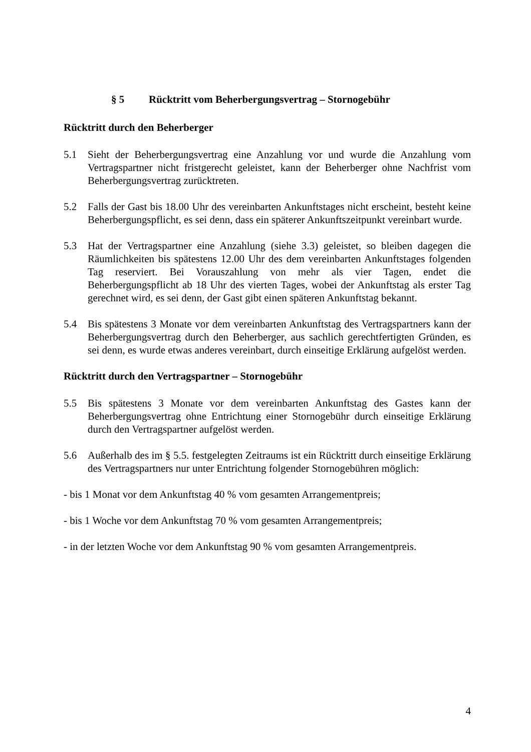§ 5 Rücktritt vom Beherbergungsvertrag – Stornogebühr
Rücktritt durch den Beherberger
5.1 Sieht der Beherbergungsvertrag eine Anzahlung vor und wurde die Anzahlung vom Vertragspartner nicht fristgerecht geleistet, kann der Beherberger ohne Nachfrist vom Beherbergungsvertrag zurücktreten.
5.2 Falls der Gast bis 18.00 Uhr des vereinbarten Ankunftstages nicht erscheint, besteht keine Beherbergungspflicht, es sei denn, dass ein späterer Ankunftszeitpunkt vereinbart wurde.
5.3 Hat der Vertragspartner eine Anzahlung (siehe 3.3) geleistet, so bleiben dagegen die Räumlichkeiten bis spätestens 12.00 Uhr des dem vereinbarten Ankunftstages folgenden Tag reserviert. Bei Vorauszahlung von mehr als vier Tagen, endet die Beherbergungspflicht ab 18 Uhr des vierten Tages, wobei der Ankunftstag als erster Tag gerechnet wird, es sei denn, der Gast gibt einen späteren Ankunftstag bekannt.
5.4 Bis spätestens 3 Monate vor dem vereinbarten Ankunftstag des Vertragspartners kann der Beherbergungsvertrag durch den Beherberger, aus sachlich gerechtfertigten Gründen, es sei denn, es wurde etwas anderes vereinbart, durch einseitige Erklärung aufgelöst werden.
Rücktritt durch den Vertragspartner – Stornogebühr
5.5 Bis spätestens 3 Monate vor dem vereinbarten Ankunftstag des Gastes kann der Beherbergungsvertrag ohne Entrichtung einer Stornogebühr durch einseitige Erklärung durch den Vertragspartner aufgelöst werden.
5.6 Außerhalb des im § 5.5. festgelegten Zeitraums ist ein Rücktritt durch einseitige Erklärung des Vertragspartners nur unter Entrichtung folgender Stornogebühren möglich:
- bis 1 Monat vor dem Ankunftstag 40 % vom gesamten Arrangementpreis;
- bis 1 Woche vor dem Ankunftstag 70 % vom gesamten Arrangementpreis;
- in der letzten Woche vor dem Ankunftstag 90 % vom gesamten Arrangementpreis.
4